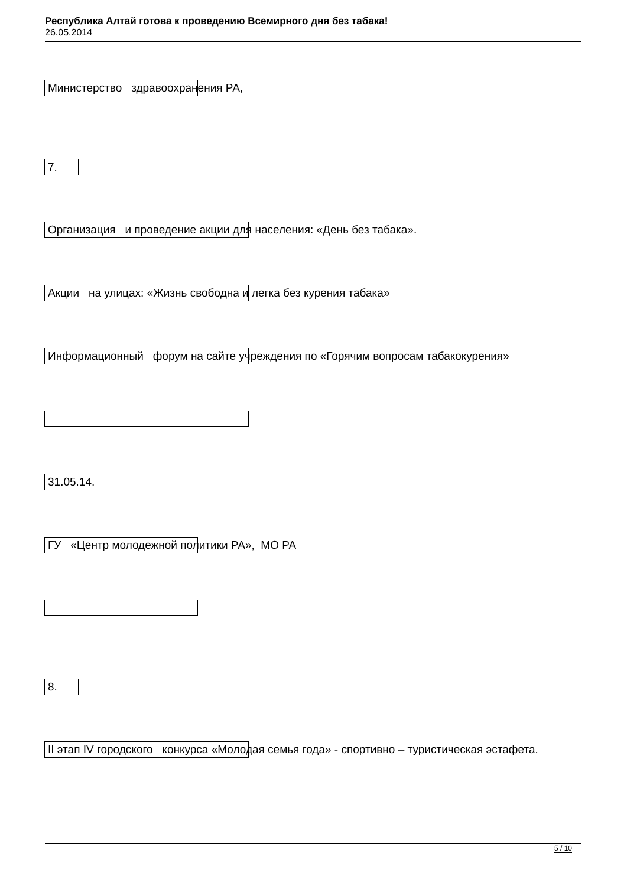Республика Алтай готова к проведению Всемирного дня без табака!
26.05.2014
Министерство здравоохранения РА,
7.
Организация и проведение акции для населения: «День без табака».
Акции на улицах: «Жизнь свободна и легка без курения табака»
Информационный форум на сайте учреждения по «Горячим вопросам табакокурения»
31.05.14.
ГУ «Центр молодежной политики РА», МО РА
8.
II этап IV городского конкурса «Молодая семья года» - спортивно – туристическая эстафета.
5 / 10